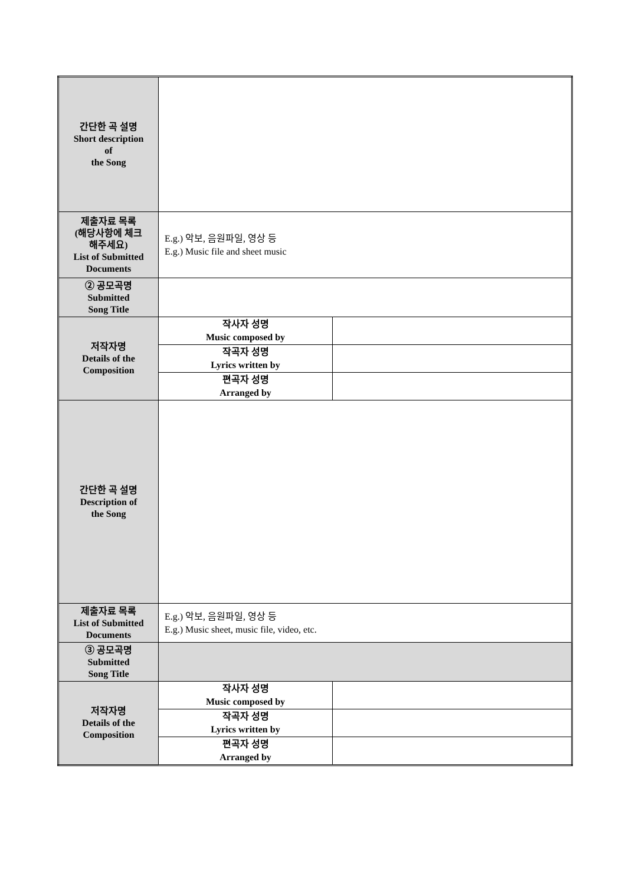| 간단한 곡 설명 Short description of the Song | | |
| 제출자료 목록 (해당사항에 체크 해주세요) List of Submitted Documents | E.g.) 악보, 음원파일, 영상 등 E.g.) Music file and sheet music | |
| ② 공모곡명 Submitted Song Title | | |
| 저작자명 Details of the Composition | 작사자 성명 Music composed by | |
| | 작곡자 성명 Lyrics written by | |
| | 편곡자 성명 Arranged by | |
| 간단한 곡 설명 Description of the Song | | |
| 제출자료 목록 List of Submitted Documents | E.g.) 악보, 음원파일, 영상 등 E.g.) Music sheet, music file, video, etc. | |
| ③ 공모곡명 Submitted Song Title | | |
| 저작자명 Details of the Composition | 작사자 성명 Music composed by | |
| | 작곡자 성명 Lyrics written by | |
| | 편곡자 성명 Arranged by | |